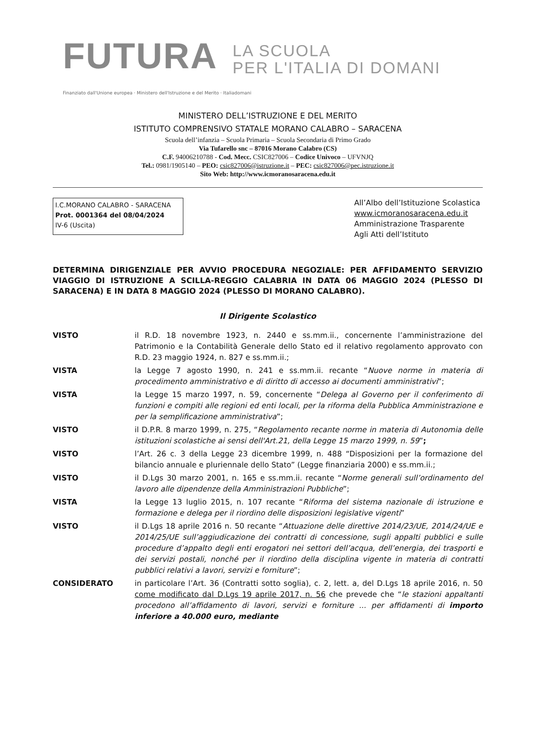FUTURA
LA SCUOLA
PER L'ITALIA DI DOMANI
Finanziato dall'Unione europea · Ministero dell'Istruzione e del Merito · Italiadomani
MINISTERO DELL’ISTRUZIONE E DEL MERITO
ISTITUTO COMPRENSIVO STATALE MORANO CALABRO – SARACENA
Scuola dell’infanzia – Scuola Primaria – Scuola Secondaria di Primo Grado
Via Tufarello snc – 87016 Morano Calabro (CS)
C.F. 94006210788 - Cod. Mecc. CSIC827006 – Codice Univoco – UFVNJQ
Tel.: 0981/1905140 – PEO: csic827006@istruzione.it – PEC: csic827006@pec.istruzione.it
Sito Web: http://www.icmoranosaracena.edu.it
I.C.MORANO CALABRO - SARACENA
Prot. 0001364 del 08/04/2024
IV-6 (Uscita)
All’Albo dell’Istituzione Scolastica
www.icmoranosaracena.edu.it
Amministrazione Trasparente
Agli Atti dell’Istituto
DETERMINA DIRIGENZIALE PER AVVIO PROCEDURA NEGOZIALE: PER AFFIDAMENTO SERVIZIO VIAGGIO DI ISTRUZIONE A SCILLA-REGGIO CALABRIA IN DATA 06 MAGGIO 2024 (PLESSO DI SARACENA) E IN DATA 8 MAGGIO 2024 (PLESSO DI MORANO CALABRO).
Il Dirigente Scolastico
VISTO il R.D. 18 novembre 1923, n. 2440 e ss.mm.ii., concernente l’amministrazione del Patrimonio e la Contabilità Generale dello Stato ed il relativo regolamento approvato con R.D. 23 maggio 1924, n. 827 e ss.mm.ii.;
VISTA la Legge 7 agosto 1990, n. 241 e ss.mm.ii. recante “Nuove norme in materia di procedimento amministrativo e di diritto di accesso ai documenti amministrativi”;
VISTA la Legge 15 marzo 1997, n. 59, concernente “Delega al Governo per il conferimento di funzioni e compiti alle regioni ed enti locali, per la riforma della Pubblica Amministrazione e per la semplificazione amministrativa”;
VISTO il D.P.R. 8 marzo 1999, n. 275, “Regolamento recante norme in materia di Autonomia delle istituzioni scolastiche ai sensi dell'Art.21, della Legge 15 marzo 1999, n. 59”;
VISTO l’Art. 26 c. 3 della Legge 23 dicembre 1999, n. 488 “Disposizioni per la formazione del bilancio annuale e pluriennale dello Stato” (Legge finanziaria 2000) e ss.mm.ii.;
VISTO il D.Lgs 30 marzo 2001, n. 165 e ss.mm.ii. recante “Norme generali sull’ordinamento del lavoro alle dipendenze della Amministrazioni Pubbliche”;
VISTA la Legge 13 luglio 2015, n. 107 recante “Riforma del sistema nazionale di istruzione e formazione e delega per il riordino delle disposizioni legislative vigenti”
VISTO il D.Lgs 18 aprile 2016 n. 50 recante “Attuazione delle direttive 2014/23/UE, 2014/24/UE e 2014/25/UE sull’aggiudicazione dei contratti di concessione, sugli appalti pubblici e sulle procedure d’appalto degli enti erogatori nei settori dell’acqua, dell’energia, dei trasporti e dei servizi postali, nonché per il riordino della disciplina vigente in materia di contratti pubblici relativi a lavori, servizi e forniture”;
CONSIDERATO in particolare l’Art. 36 (Contratti sotto soglia), c. 2, lett. a, del D.Lgs 18 aprile 2016, n. 50 come modificato dal D.Lgs 19 aprile 2017, n. 56 che prevede che “le stazioni appaltanti procedono all’affidamento di lavori, servizi e forniture ... per affidamenti di importo inferiore a 40.000 euro, mediante